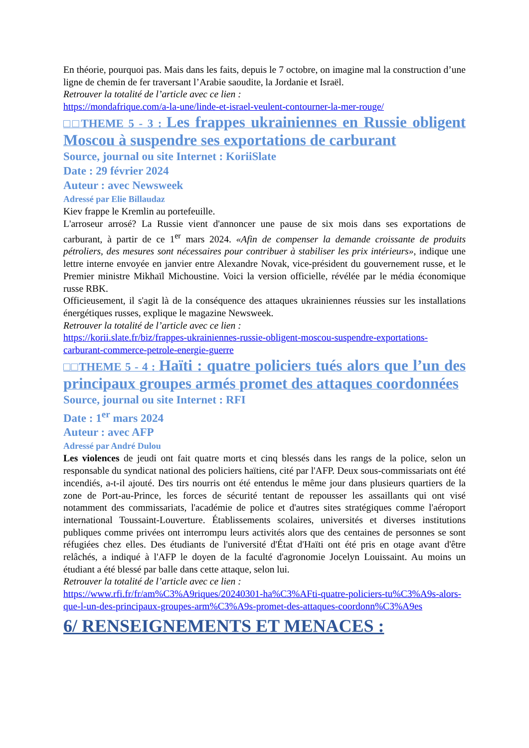En théorie, pourquoi pas. Mais dans les faits, depuis le 7 octobre, on imagine mal la construction d’une ligne de chemin de fer traversant l’Arabie saoudite, la Jordanie et Israël.
Retrouver la totalité de l’article avec ce lien :
https://mondafrique.com/a-la-une/linde-et-israel-veulent-contourner-la-mer-rouge/
□□THEME 5 - 3 : Les frappes ukrainiennes en Russie obligent Moscou à suspendre ses exportations de carburant
Source, journal ou site Internet : KoriiSlate
Date : 29 février 2024
Auteur : avec Newsweek
Adressé par Elie Billaudaz
Kiev frappe le Kremlin au portefeuille.
L'arroseur arrosé? La Russie vient d'annoncer une pause de six mois dans ses exportations de carburant, à partir de ce 1<sup>er</sup> mars 2024. «Afin de compenser la demande croissante de produits pétroliers, des mesures sont nécessaires pour contribuer à stabiliser les prix intérieurs», indique une lettre interne envoyée en janvier entre Alexandre Novak, vice-président du gouvernement russe, et le Premier ministre Mikhaïl Michoustine. Voici la version officielle, révélée par le média économique russe RBK.
Officieusement, il s'agit là de la conséquence des attaques ukrainiennes réussies sur les installations énergétiques russes, explique le magazine Newsweek.
Retrouver la totalité de l’article avec ce lien :
https://korii.slate.fr/biz/frappes-ukrainiennes-russie-obligent-moscou-suspendre-exportations-carburant-commerce-petrole-energie-guerre
□□THEME 5 - 4 : Haïti : quatre policiers tués alors que l’un des principaux groupes armés promet des attaques coordonnées
Source, journal ou site Internet : RFI
Date : 1<sup>er</sup> mars 2024
Auteur : avec AFP
Adressé par André Dulou
Les violences de jeudi ont fait quatre morts et cinq blessés dans les rangs de la police, selon un responsable du syndicat national des policiers haïtiens, cité par l'AFP. Deux sous-commissariats ont été incendiés, a-t-il ajouté. Des tirs nourris ont été entendus le même jour dans plusieurs quartiers de la zone de Port-au-Prince, les forces de sécurité tentant de repousser les assaillants qui ont visé notamment des commissariats, l'académie de police et d'autres sites stratégiques comme l'aéroport international Toussaint-Louverture. Établissements scolaires, universités et diverses institutions publiques comme privées ont interrompu leurs activités alors que des centaines de personnes se sont réfugiées chez elles. Des étudiants de l'université d'État d'Haïti ont été pris en otage avant d'être relâchés, a indiqué à l'AFP le doyen de la faculté d'agronomie Jocelyn Louissaint. Au moins un étudiant a été blessé par balle dans cette attaque, selon lui.
Retrouver la totalité de l’article avec ce lien :
https://www.rfi.fr/fr/am%C3%A9riques/20240301-ha%C3%AFti-quatre-policiers-tu%C3%A9s-alors-que-l-un-des-principaux-groupes-arm%C3%A9s-promet-des-attaques-coordonn%C3%A9es
6/ RENSEIGNEMENTS ET MENACES :